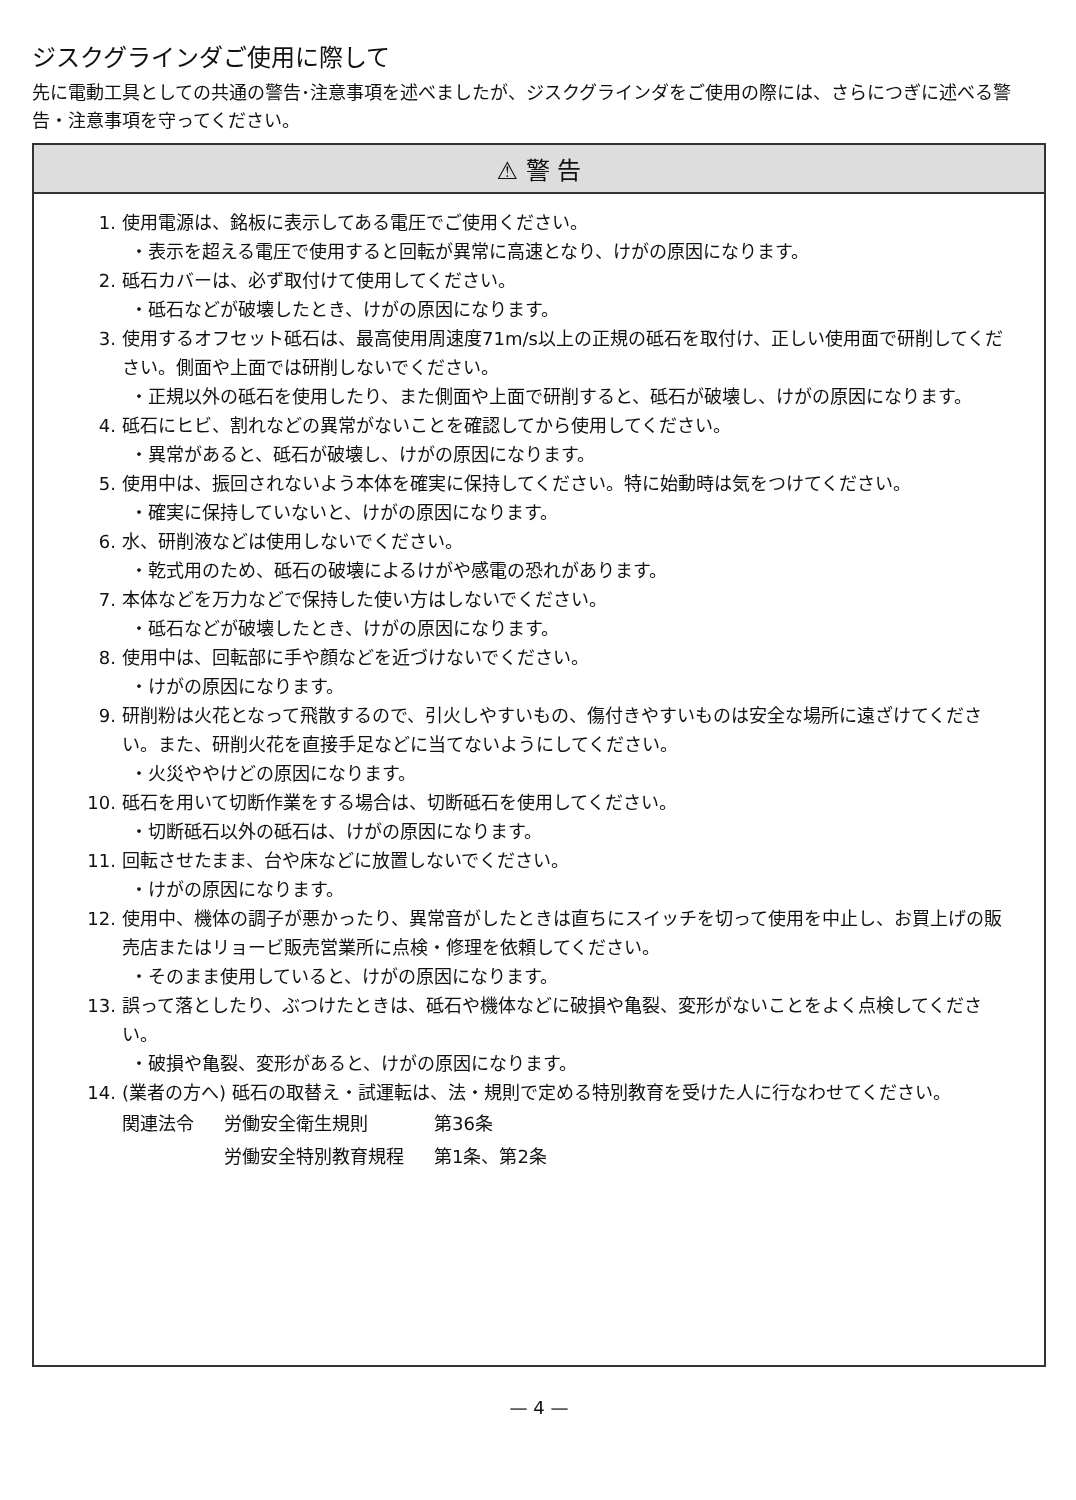ジスクグラインダご使用に際して
先に電動工具としての共通の警告･注意事項を述べましたが、ジスクグラインダをご使用の際には、さらにつぎに述べる警告・注意事項を守ってください。
⚠ 警 告
1. 使用電源は、銘板に表示してある電圧でご使用ください。
・表示を超える電圧で使用すると回転が異常に高速となり、けがの原因になります。
2. 砥石カバーは、必ず取付けて使用してください。
・砥石などが破壊したとき、けがの原因になります。
3. 使用するオフセット砥石は、最高使用周速度71m/s以上の正規の砥石を取付け、正しい使用面で研削してください。側面や上面では研削しないでください。
・正規以外の砥石を使用したり、また側面や上面で研削すると、砥石が破壊し、けがの原因になります。
4. 砥石にヒビ、割れなどの異常がないことを確認してから使用してください。
・異常があると、砥石が破壊し、けがの原因になります。
5. 使用中は、振回されないよう本体を確実に保持してください。特に始動時は気をつけてください。
・確実に保持していないと、けがの原因になります。
6. 水、研削液などは使用しないでください。
・乾式用のため、砥石の破壊によるけがや感電の恐れがあります。
7. 本体などを万力などで保持した使い方はしないでください。
・砥石などが破壊したとき、けがの原因になります。
8. 使用中は、回転部に手や顔などを近づけないでください。
・けがの原因になります。
9. 研削粉は火花となって飛散するので、引火しやすいもの、傷付きやすいものは安全な場所に遠ざけてください。また、研削火花を直接手足などに当てないようにしてください。
・火災ややけどの原因になります。
10. 砥石を用いて切断作業をする場合は、切断砥石を使用してください。
・切断砥石以外の砥石は、けがの原因になります。
11. 回転させたまま、台や床などに放置しないでください。
・けがの原因になります。
12. 使用中、機体の調子が悪かったり、異常音がしたときは直ちにスイッチを切って使用を中止し、お買上げの販売店またはリョービ販売営業所に点検・修理を依頼してください。
・そのまま使用していると、けがの原因になります。
13. 誤って落としたり、ぶつけたときは、砥石や機体などに破損や亀裂、変形がないことをよく点検してください。
・破損や亀裂、変形があると、けがの原因になります。
14. (業者の方へ) 砥石の取替え・試運転は、法・規則で定める特別教育を受けた人に行なわせてください。
| 関連法令 | 労働安全衛生規則 | 第36条 |
| | 労働安全特別教育規程 | 第1条、第2条 |
— 4 —